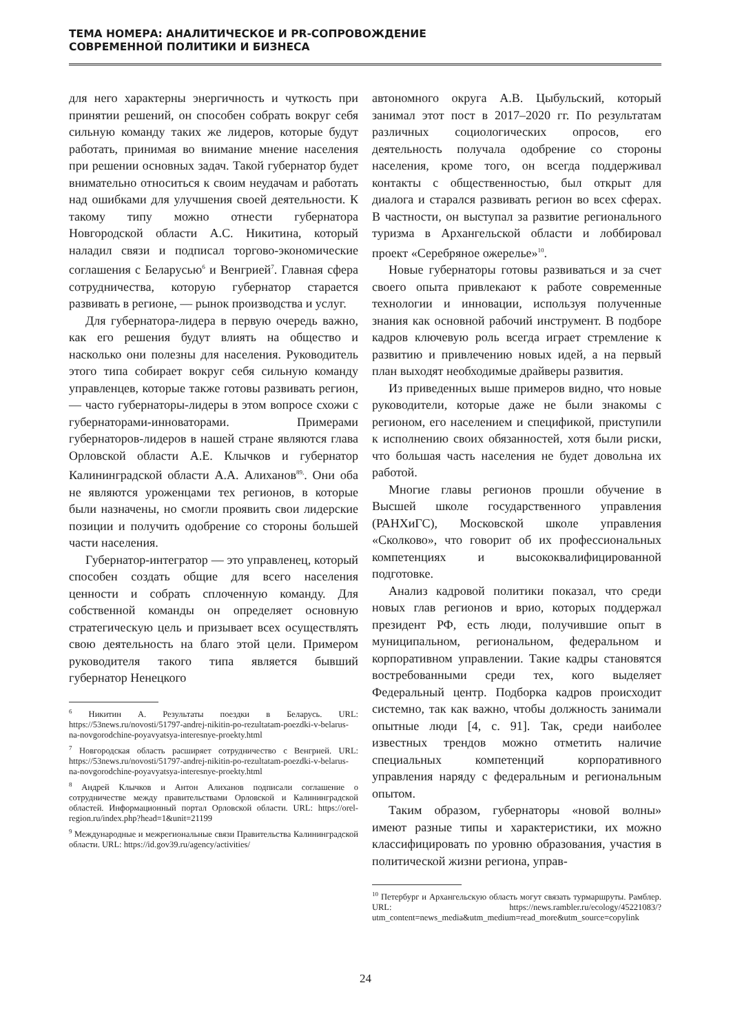ТЕМА НОМЕРА: АНАЛИТИЧЕСКОЕ И PR-СОПРОВОЖДЕНИЕ
СОВРЕМЕННОЙ ПОЛИТИКИ И БИЗНЕСА
для него характерны энергичность и чуткость при принятии решений, он способен собрать вокруг себя сильную команду таких же лидеров, которые будут работать, принимая во внимание мнение населения при решении основных задач. Такой губернатор будет внимательно относиться к своим неудачам и работать над ошибками для улучшения своей деятельности. К такому типу можно отнести губернатора Новгородской области А.С. Никитина, который наладил связи и подписал торгово-экономические соглашения с Беларусью<sup>6</sup> и Венгрией<sup>7</sup>. Главная сфера сотрудничества, которую губернатор старается развивать в регионе, — рынок производства и услуг.
Для губернатора-лидера в первую очередь важно, как его решения будут влиять на общество и насколько они полезны для населения. Руководитель этого типа собирает вокруг себя сильную команду управленцев, которые также готовы развивать регион, — часто губернаторы-лидеры в этом вопросе схожи с губернаторами-инноваторами. Примерами губернаторов-лидеров в нашей стране являются глава Орловской области А.Е. Клычков и губернатор Калининградской области А.А. Алиханов<sup>89,</sup>. Они оба не являются уроженцами тех регионов, в которые были назначены, но смогли проявить свои лидерские позиции и получить одобрение со стороны большей части населения.
Губернатор-интегратор — это управленец, который способен создать общие для всего населения ценности и собрать сплоченную команду. Для собственной команды он определяет основную стратегическую цель и призывает всех осуществлять свою деятельность на благо этой цели. Примером руководителя такого типа является бывший губернатор Ненецкого
<sup>6</sup> Никитин А. Результаты поездки в Беларусь. URL: https://53news.ru/novosti/51797-andrej-nikitin-po-rezultatam-poezdki-v-belarus-na-novgorodchine-poyavyatsya-interesnye-proekty.html
<sup>7</sup> Новгородская область расширяет сотрудничество с Венгрией. URL: https://53news.ru/novosti/51797-andrej-nikitin-po-rezultatam-poezdki-v-belarus-na-novgorodchine-poyavyatsya-interesnye-proekty.html
<sup>8</sup> Андрей Клычков и Антон Алиханов подписали соглашение о сотрудничестве между правительствами Орловской и Калининградской областей. Информационный портал Орловской области. URL: https://orel-region.ru/index.php?head=1&unit=21199
<sup>9</sup> Международные и межрегиональные связи Правительства Калининградской области. URL: https://id.gov39.ru/agency/activities/
автономного округа А.В. Цыбульский, который занимал этот пост в 2017–2020 гг. По результатам различных социологических опросов, его деятельность получала одобрение со стороны населения, кроме того, он всегда поддерживал контакты с общественностью, был открыт для диалога и старался развивать регион во всех сферах. В частности, он выступал за развитие регионального туризма в Архангельской области и лоббировал проект «Серебряное ожерелье»<sup>10</sup>.
Новые губернаторы готовы развиваться и за счет своего опыта привлекают к работе современные технологии и инновации, используя полученные знания как основной рабочий инструмент. В подборе кадров ключевую роль всегда играет стремление к развитию и привлечению новых идей, а на первый план выходят необходимые драйверы развития.
Из приведенных выше примеров видно, что новые руководители, которые даже не были знакомы с регионом, его населением и спецификой, приступили к исполнению своих обязанностей, хотя были риски, что большая часть населения не будет довольна их работой.
Многие главы регионов прошли обучение в Высшей школе государственного управления (РАНХиГС), Московской школе управления «Сколково», что говорит об их профессиональных компетенциях и высококвалифицированной подготовке.
Анализ кадровой политики показал, что среди новых глав регионов и врио, которых поддержал президент РФ, есть люди, получившие опыт в муниципальном, региональном, федеральном и корпоративном управлении. Такие кадры становятся востребованными среди тех, кого выделяет Федеральный центр. Подборка кадров происходит системно, так как важно, чтобы должность занимали опытные люди [4, с. 91]. Так, среди наиболее известных трендов можно отметить наличие специальных компетенций корпоративного управления наряду с федеральным и региональным опытом.
Таким образом, губернаторы «новой волны» имеют разные типы и характеристики, их можно классифицировать по уровню образования, участия в политической жизни региона, управ-
<sup>10</sup> Петербург и Архангельскую область могут связать турмаршруты. Рамблер. URL: https://news.rambler.ru/ecology/45221083/?utm_content=news_media&utm_medium=read_more&utm_source=copylink
24